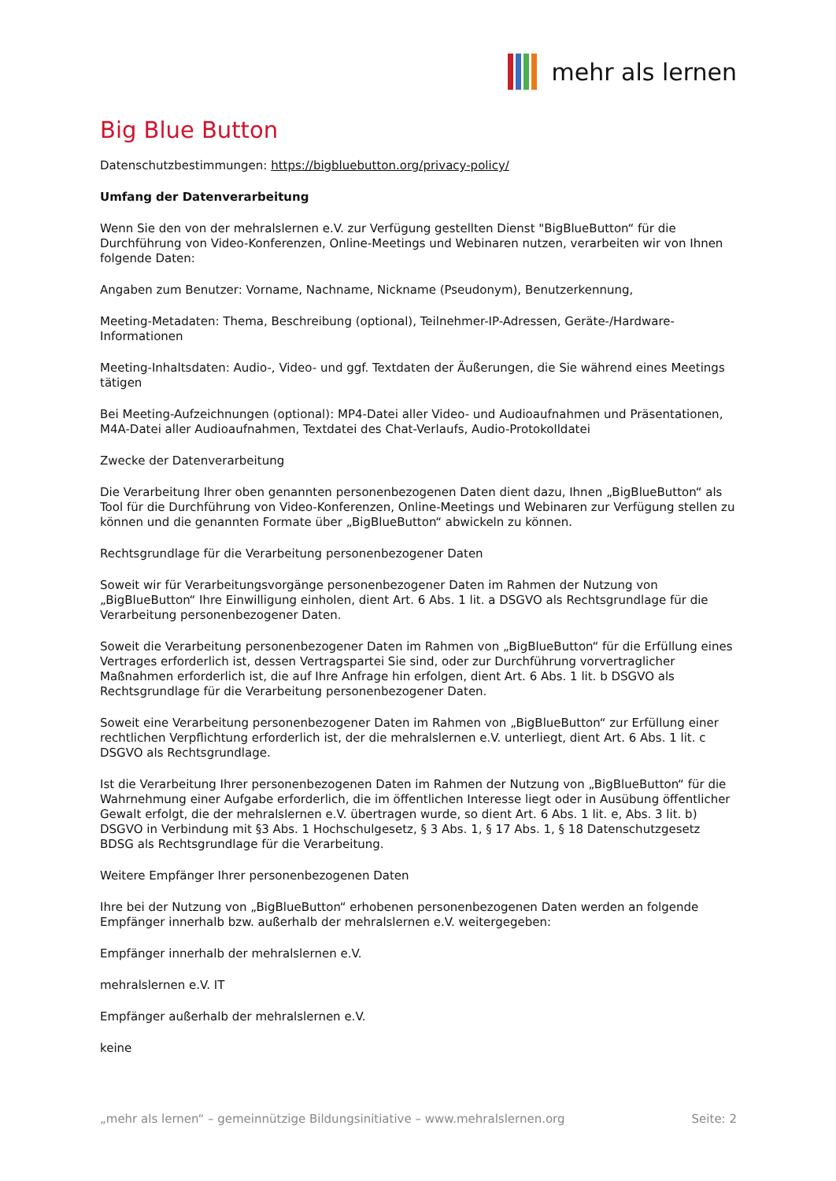mehr als lernen
Big Blue Button
Datenschutzbestimmungen: https://bigbluebutton.org/privacy-policy/
Umfang der Datenverarbeitung
Wenn Sie den von der mehralslernen e.V. zur Verfügung gestellten Dienst "BigBlueButton“ für die Durchführung von Video-Konferenzen, Online-Meetings und Webinaren nutzen, verarbeiten wir von Ihnen folgende Daten:
Angaben zum Benutzer: Vorname, Nachname, Nickname (Pseudonym), Benutzerkennung,
Meeting-Metadaten: Thema, Beschreibung (optional), Teilnehmer-IP-Adressen, Geräte-/Hardware-Informationen
Meeting-Inhaltsdaten: Audio-, Video- und ggf. Textdaten der Äußerungen, die Sie während eines Meetings tätigen
Bei Meeting-Aufzeichnungen (optional): MP4-Datei aller Video- und Audioaufnahmen und Präsentationen, M4A-Datei aller Audioaufnahmen, Textdatei des Chat-Verlaufs, Audio-Protokolldatei
Zwecke der Datenverarbeitung
Die Verarbeitung Ihrer oben genannten personenbezogenen Daten dient dazu, Ihnen „BigBlueButton“ als Tool für die Durchführung von Video-Konferenzen, Online-Meetings und Webinaren zur Verfügung stellen zu können und die genannten Formate über „BigBlueButton“ abwickeln zu können.
Rechtsgrundlage für die Verarbeitung personenbezogener Daten
Soweit wir für Verarbeitungsvorgänge personenbezogener Daten im Rahmen der Nutzung von „BigBlueButton“ Ihre Einwilligung einholen, dient Art. 6 Abs. 1 lit. a DSGVO als Rechtsgrundlage für die Verarbeitung personenbezogener Daten.
Soweit die Verarbeitung personenbezogener Daten im Rahmen von „BigBlueButton“ für die Erfüllung eines Vertrages erforderlich ist, dessen Vertragspartei Sie sind, oder zur Durchführung vorvertraglicher Maßnahmen erforderlich ist, die auf Ihre Anfrage hin erfolgen, dient Art. 6 Abs. 1 lit. b DSGVO als Rechtsgrundlage für die Verarbeitung personenbezogener Daten.
Soweit eine Verarbeitung personenbezogener Daten im Rahmen von „BigBlueButton“ zur Erfüllung einer rechtlichen Verpflichtung erforderlich ist, der die mehralslernen e.V. unterliegt, dient Art. 6 Abs. 1 lit. c DSGVO als Rechtsgrundlage.
Ist die Verarbeitung Ihrer personenbezogenen Daten im Rahmen der Nutzung von „BigBlueButton“ für die Wahrnehmung einer Aufgabe erforderlich, die im öffentlichen Interesse liegt oder in Ausübung öffentlicher Gewalt erfolgt, die der mehralslernen e.V. übertragen wurde, so dient Art. 6 Abs. 1 lit. e, Abs. 3 lit. b) DSGVO in Verbindung mit §3 Abs. 1 Hochschulgesetz, § 3 Abs. 1, § 17 Abs. 1, § 18 Datenschutzgesetz BDSG als Rechtsgrundlage für die Verarbeitung.
Weitere Empfänger Ihrer personenbezogenen Daten
Ihre bei der Nutzung von „BigBlueButton“ erhobenen personenbezogenen Daten werden an folgende Empfänger innerhalb bzw. außerhalb der mehralslernen e.V. weitergegeben:
Empfänger innerhalb der mehralslernen e.V.
mehralslernen e.V. IT
Empfänger außerhalb der mehralslernen e.V.
keine
„mehr als lernen“ – gemeinnützige Bildungsinitiative – www.mehralslernen.org Seite: 2